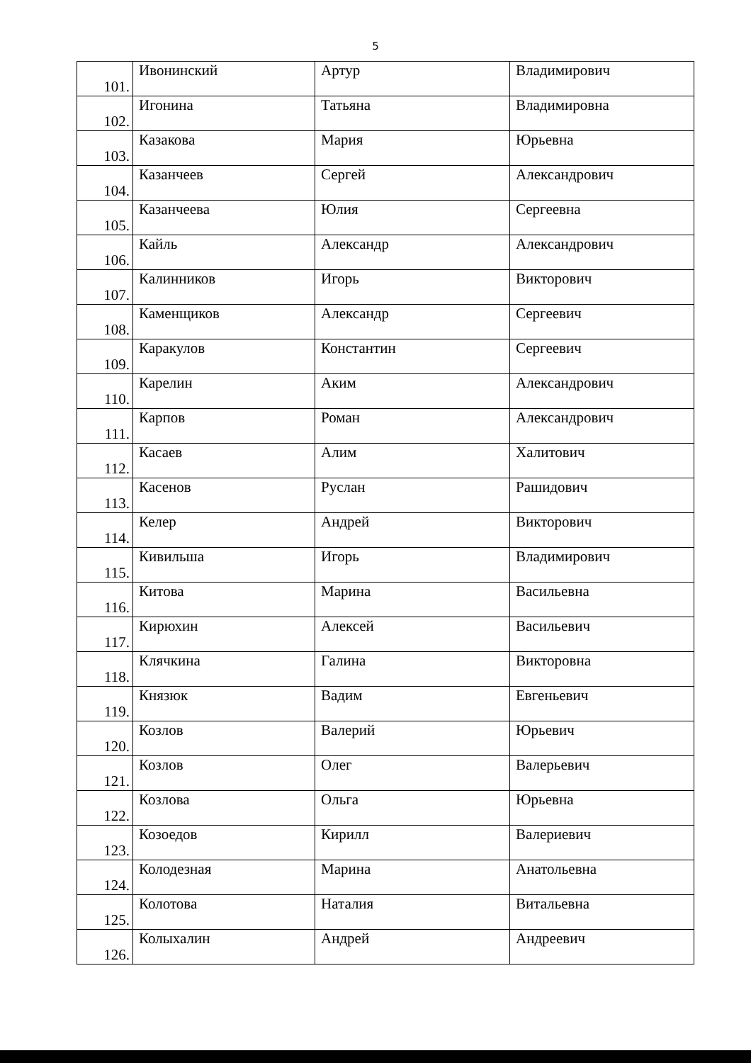5
| 101. | Ивонинский | Артур | Владимирович |
| 102. | Игонина | Татьяна | Владимировна |
| 103. | Казакова | Мария | Юрьевна |
| 104. | Казанчеев | Сергей | Александрович |
| 105. | Казанчеева | Юлия | Сергеевна |
| 106. | Кайль | Александр | Александрович |
| 107. | Калинников | Игорь | Викторович |
| 108. | Каменщиков | Александр | Сергеевич |
| 109. | Каракулов | Константин | Сергеевич |
| 110. | Карелин | Аким | Александрович |
| 111. | Карпов | Роман | Александрович |
| 112. | Касаев | Алим | Халитович |
| 113. | Касенов | Руслан | Рашидович |
| 114. | Келер | Андрей | Викторович |
| 115. | Кивильша | Игорь | Владимирович |
| 116. | Китова | Марина | Васильевна |
| 117. | Кирюхин | Алексей | Васильевич |
| 118. | Клячкина | Галина | Викторовна |
| 119. | Князюк | Вадим | Евгеньевич |
| 120. | Козлов | Валерий | Юрьевич |
| 121. | Козлов | Олег | Валерьевич |
| 122. | Козлова | Ольга | Юрьевна |
| 123. | Козоедов | Кирилл | Валериевич |
| 124. | Колодезная | Марина | Анатольевна |
| 125. | Колотова | Наталия | Витальевна |
| 126. | Колыхалин | Андрей | Андреевич |